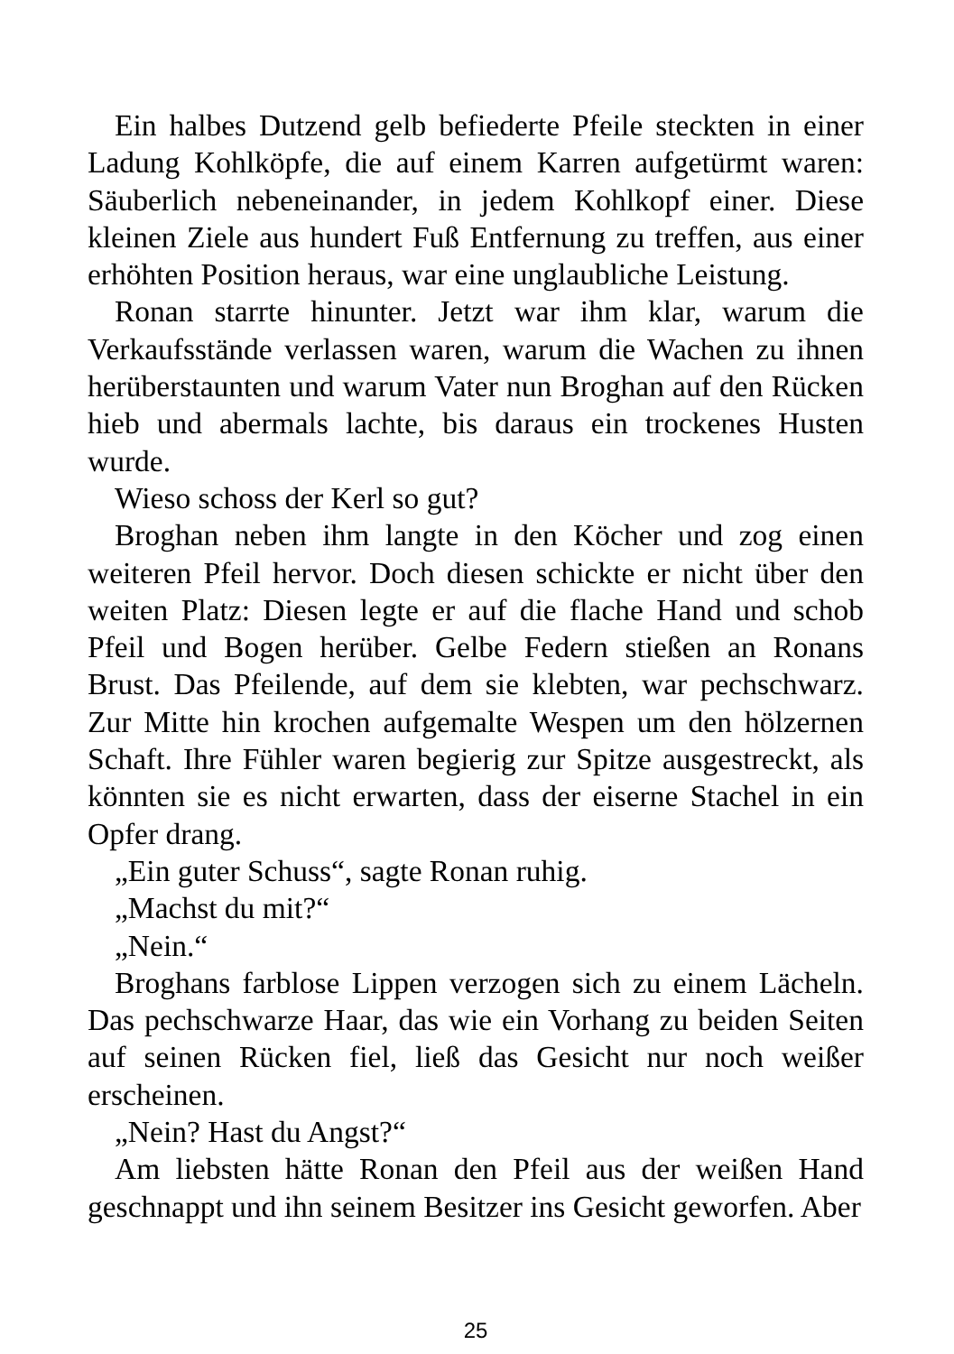Ein halbes Dutzend gelb befiederte Pfeile steckten in einer Ladung Kohlköpfe, die auf einem Karren aufgetürmt waren: Säuberlich nebeneinander, in jedem Kohlkopf einer. Diese kleinen Ziele aus hundert Fuß Entfernung zu treffen, aus einer erhöhten Position heraus, war eine unglaubliche Leistung.
Ronan starrte hinunter. Jetzt war ihm klar, warum die Verkaufsstände verlassen waren, warum die Wachen zu ihnen herüberstaunten und warum Vater nun Broghan auf den Rücken hieb und abermals lachte, bis daraus ein trockenes Husten wurde.
Wieso schoss der Kerl so gut?
Broghan neben ihm langte in den Köcher und zog einen weiteren Pfeil hervor. Doch diesen schickte er nicht über den weiten Platz: Diesen legte er auf die flache Hand und schob Pfeil und Bogen herüber. Gelbe Federn stießen an Ronans Brust. Das Pfeilende, auf dem sie klebten, war pechschwarz. Zur Mitte hin krochen aufgemalte Wespen um den hölzernen Schaft. Ihre Fühler waren begierig zur Spitze ausgestreckt, als könnten sie es nicht erwarten, dass der eiserne Stachel in ein Opfer drang.
„Ein guter Schuss“, sagte Ronan ruhig.
„Machst du mit?“
„Nein.“
Broghans farblose Lippen verzogen sich zu einem Lächeln. Das pechschwarze Haar, das wie ein Vorhang zu beiden Seiten auf seinen Rücken fiel, ließ das Gesicht nur noch weißer erscheinen.
„Nein? Hast du Angst?“
Am liebsten hätte Ronan den Pfeil aus der weißen Hand geschnappt und ihn seinem Besitzer ins Gesicht geworfen. Aber
25